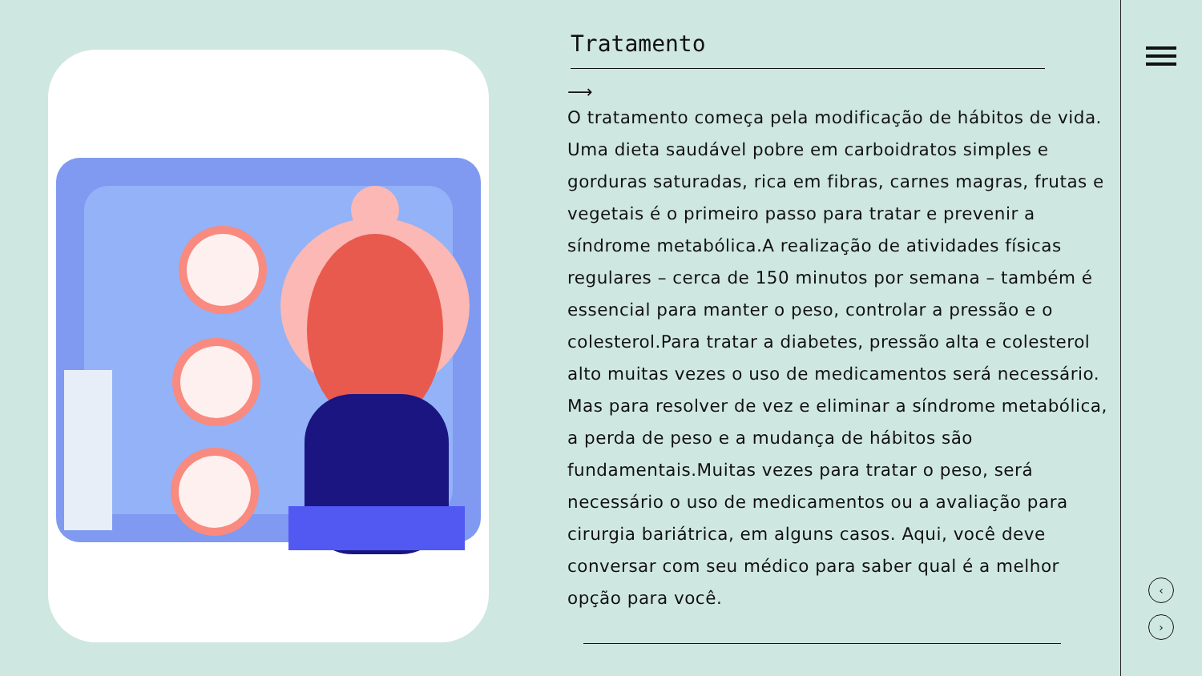Tratamento
⟶
O tratamento começa pela modificação de hábitos de vida. Uma dieta saudável pobre em carboidratos simples e gorduras saturadas, rica em fibras, carnes magras, frutas e vegetais é o primeiro passo para tratar e prevenir a síndrome metabólica.A realização de atividades físicas regulares – cerca de 150 minutos por semana – também é essencial para manter o peso, controlar a pressão e o colesterol.Para tratar a diabetes, pressão alta e colesterol alto muitas vezes o uso de medicamentos será necessário. Mas para resolver de vez e eliminar a síndrome metabólica, a perda de peso e a mudança de hábitos são fundamentais.Muitas vezes para tratar o peso, será necessário o uso de medicamentos ou a avaliação para cirurgia bariátrica, em alguns casos. Aqui, você deve conversar com seu médico para saber qual é a melhor opção para você.
‹
›